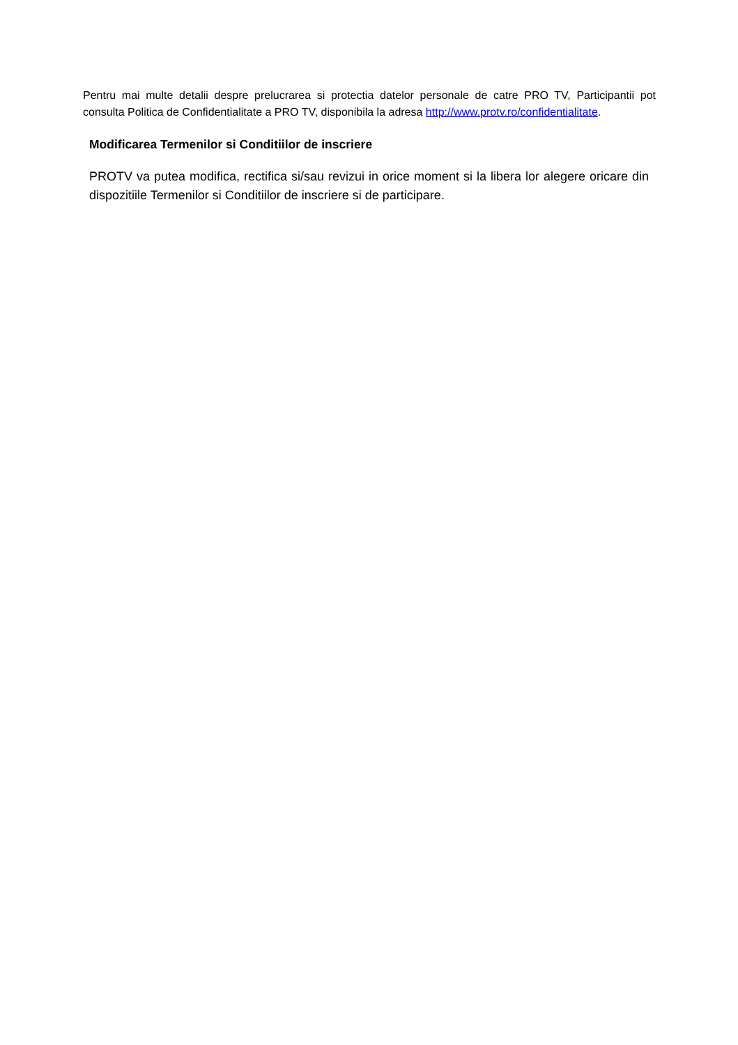Pentru mai multe detalii despre prelucrarea si protectia datelor personale de catre PRO TV, Participantii pot consulta Politica de Confidentialitate a PRO TV, disponibila la adresa http://www.protv.ro/confidentialitate.
Modificarea Termenilor si Conditiilor de inscriere
PROTV va putea modifica, rectifica si/sau revizui in orice moment si la libera lor alegere oricare din dispozitiile Termenilor si Conditiilor de inscriere si de participare.